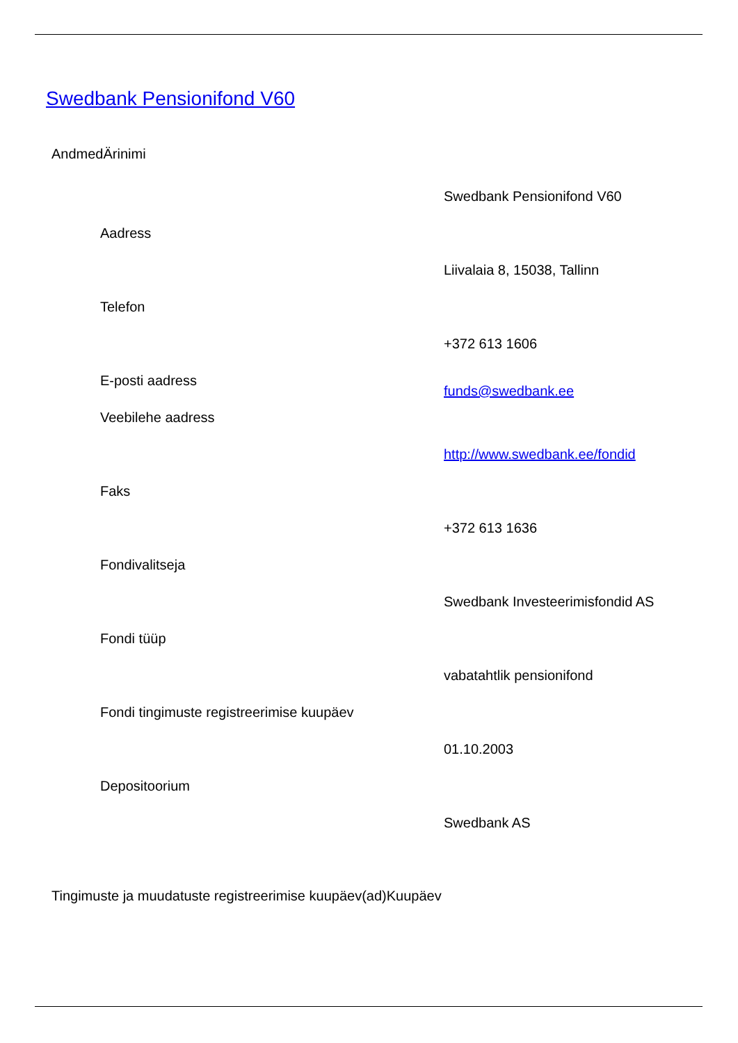Swedbank Pensionifond V60
AndmedÄrinimi
| | Swedbank Pensionifond V60 |
| Aadress | |
| | Liivalaia 8, 15038, Tallinn |
| Telefon | |
| | +372 613 1606 |
| E-posti aadress | funds@swedbank.ee |
| Veebilehe aadress | |
| | http://www.swedbank.ee/fondid |
| Faks | |
| | +372 613 1636 |
| Fondivalitseja | |
| | Swedbank Investeerimisfondid AS |
| Fondi tüüp | |
| | vabatahtlik pensionifond |
| Fondi tingimuste registreerimise kuupäev | |
| | 01.10.2003 |
| Depositoorium | |
| | Swedbank AS |
Tingimuste ja muudatuste registreerimise kuupäev(ad)Kuupäev